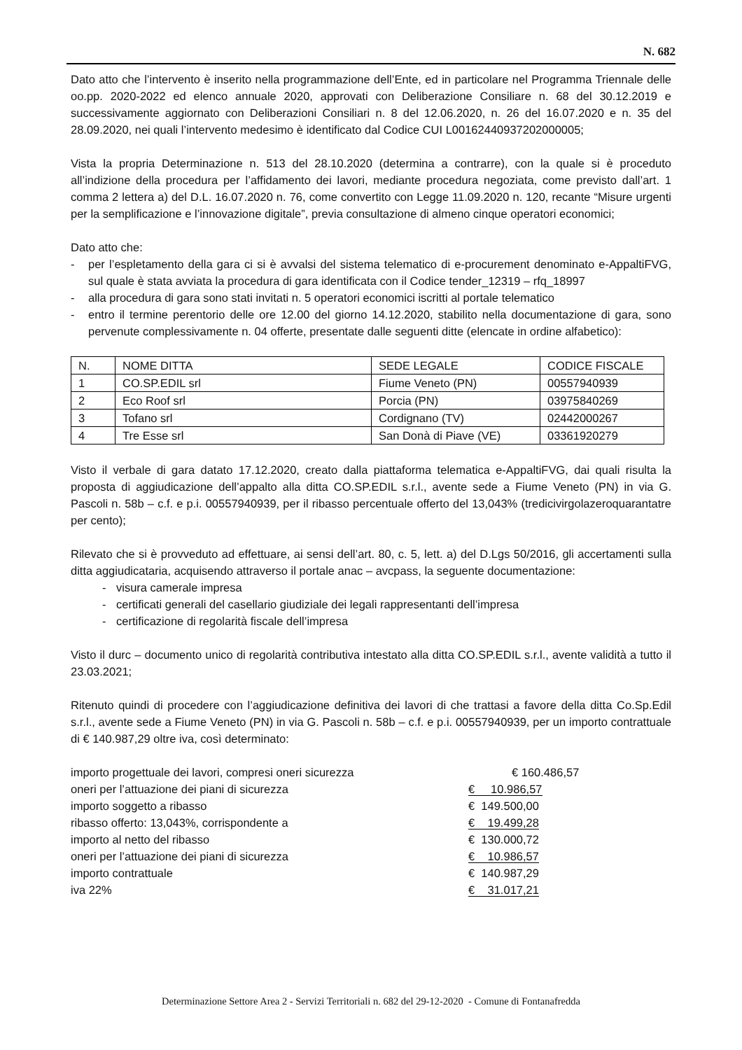N. 682
Dato atto che l’intervento è inserito nella programmazione dell’Ente, ed in particolare nel Programma Triennale delle oo.pp. 2020-2022 ed elenco annuale 2020, approvati con Deliberazione Consiliare n. 68 del 30.12.2019 e successivamente aggiornato con Deliberazioni Consiliari n. 8 del 12.06.2020, n. 26 del 16.07.2020 e n. 35 del 28.09.2020, nei quali l’intervento medesimo è identificato dal Codice CUI L00162440937202000005;
Vista la propria Determinazione n. 513 del 28.10.2020 (determina a contrarre), con la quale si è proceduto all’indizione della procedura per l’affidamento dei lavori, mediante procedura negoziata, come previsto dall’art. 1 comma 2 lettera a) del D.L. 16.07.2020 n. 76, come convertito con Legge 11.09.2020 n. 120, recante “Misure urgenti per la semplificazione e l’innovazione digitale”, previa consultazione di almeno cinque operatori economici;
Dato atto che:
- per l’espletamento della gara ci si è avvalsi del sistema telematico di e-procurement denominato e-AppaltiFVG, sul quale è stata avviata la procedura di gara identificata con il Codice tender_12319 – rfq_18997
- alla procedura di gara sono stati invitati n. 5 operatori economici iscritti al portale telematico
- entro il termine perentorio delle ore 12.00 del giorno 14.12.2020, stabilito nella documentazione di gara, sono pervenute complessivamente n. 04 offerte, presentate dalle seguenti ditte (elencate in ordine alfabetico):
| N. | NOME DITTA | SEDE LEGALE | CODICE FISCALE |
| --- | --- | --- | --- |
| 1 | CO.SP.EDIL srl | Fiume Veneto (PN) | 00557940939 |
| 2 | Eco Roof srl | Porcia (PN) | 03975840269 |
| 3 | Tofano srl | Cordignano (TV) | 02442000267 |
| 4 | Tre Esse srl | San Donà di Piave (VE) | 03361920279 |
Visto il verbale di gara datato 17.12.2020, creato dalla piattaforma telematica e-AppaltiFVG, dai quali risulta la proposta di aggiudicazione dell’appalto alla ditta CO.SP.EDIL s.r.l., avente sede a Fiume Veneto (PN) in via G. Pascoli n. 58b – c.f. e p.i. 00557940939, per il ribasso percentuale offerto del 13,043% (tredicivirgolazeroquarantatre per cento);
Rilevato che si è provveduto ad effettuare, ai sensi dell’art. 80, c. 5, lett. a) del D.Lgs 50/2016, gli accertamenti sulla ditta aggiudicataria, acquisendo attraverso il portale anac – avcpass, la seguente documentazione:
- visura camerale impresa
- certificati generali del casellario giudiziale dei legali rappresentanti dell’impresa
- certificazione di regolarità fiscale dell’impresa
Visto il durc – documento unico di regolarità contributiva intestato alla ditta CO.SP.EDIL s.r.l., avente validità a tutto il 23.03.2021;
Ritenuto quindi di procedere con l’aggiudicazione definitiva dei lavori di che trattasi a favore della ditta Co.Sp.Edil s.r.l., avente sede a Fiume Veneto (PN) in via G. Pascoli n. 58b – c.f. e p.i. 00557940939, per un importo contrattuale di € 140.987,29 oltre iva, così determinato:
| importo progettuale dei lavori, compresi oneri sicurezza | € 160.486,57 |
| oneri per l’attuazione dei piani di sicurezza | € 10.986,57 |
| importo soggetto a ribasso | € 149.500,00 |
| ribasso offerto: 13,043%, corrispondente a | € 19.499,28 |
| importo al netto del ribasso | € 130.000,72 |
| oneri per l’attuazione dei piani di sicurezza | € 10.986,57 |
| importo contrattuale | € 140.987,29 |
| iva 22% | € 31.017,21 |
Determinazione Settore Area 2 - Servizi Territoriali n. 682 del 29-12-2020 - Comune di Fontanafredda